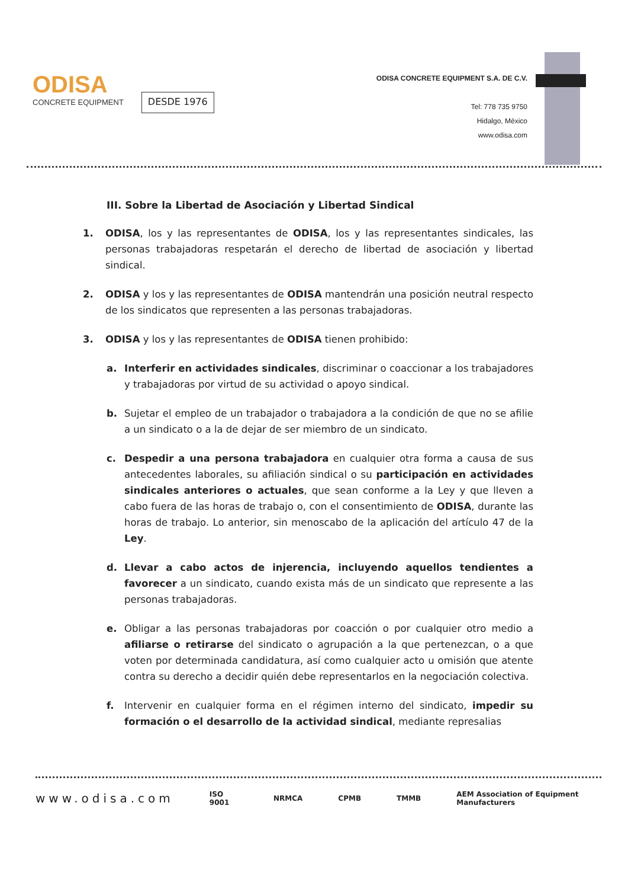ODISA
CONCRETE EQUIPMENT
DESDE 1976
ODISA CONCRETE EQUIPMENT S.A. DE C.V.
Tel: 778 735 9750
Hidalgo, México
www.odisa.com
III. Sobre la Libertad de Asociación y Libertad Sindical
1. ODISA, los y las representantes de ODISA, los y las representantes sindicales, las personas trabajadoras respetarán el derecho de libertad de asociación y libertad sindical.
2. ODISA y los y las representantes de ODISA mantendrán una posición neutral respecto de los sindicatos que representen a las personas trabajadoras.
3. ODISA y los y las representantes de ODISA tienen prohibido:
a. Interferir en actividades sindicales, discriminar o coaccionar a los trabajadores y trabajadoras por virtud de su actividad o apoyo sindical.
b. Sujetar el empleo de un trabajador o trabajadora a la condición de que no se afilie a un sindicato o a la de dejar de ser miembro de un sindicato.
c. Despedir a una persona trabajadora en cualquier otra forma a causa de sus antecedentes laborales, su afiliación sindical o su participación en actividades sindicales anteriores o actuales, que sean conforme a la Ley y que lleven a cabo fuera de las horas de trabajo o, con el consentimiento de ODISA, durante las horas de trabajo. Lo anterior, sin menoscabo de la aplicación del artículo 47 de la Ley.
d. Llevar a cabo actos de injerencia, incluyendo aquellos tendientes a favorecer a un sindicato, cuando exista más de un sindicato que represente a las personas trabajadoras.
e. Obligar a las personas trabajadoras por coacción o por cualquier otro medio a afiliarse o retirarse del sindicato o agrupación a la que pertenezcan, o a que voten por determinada candidatura, así como cualquier acto u omisión que atente contra su derecho a decidir quién debe representarlos en la negociación colectiva.
f. Intervenir en cualquier forma en el régimen interno del sindicato, impedir su formación o el desarrollo de la actividad sindical, mediante represalias
www.odisa.com ISO 9001 NRMCA CPMB TMMB AEM Association of Equipment Manufacturers